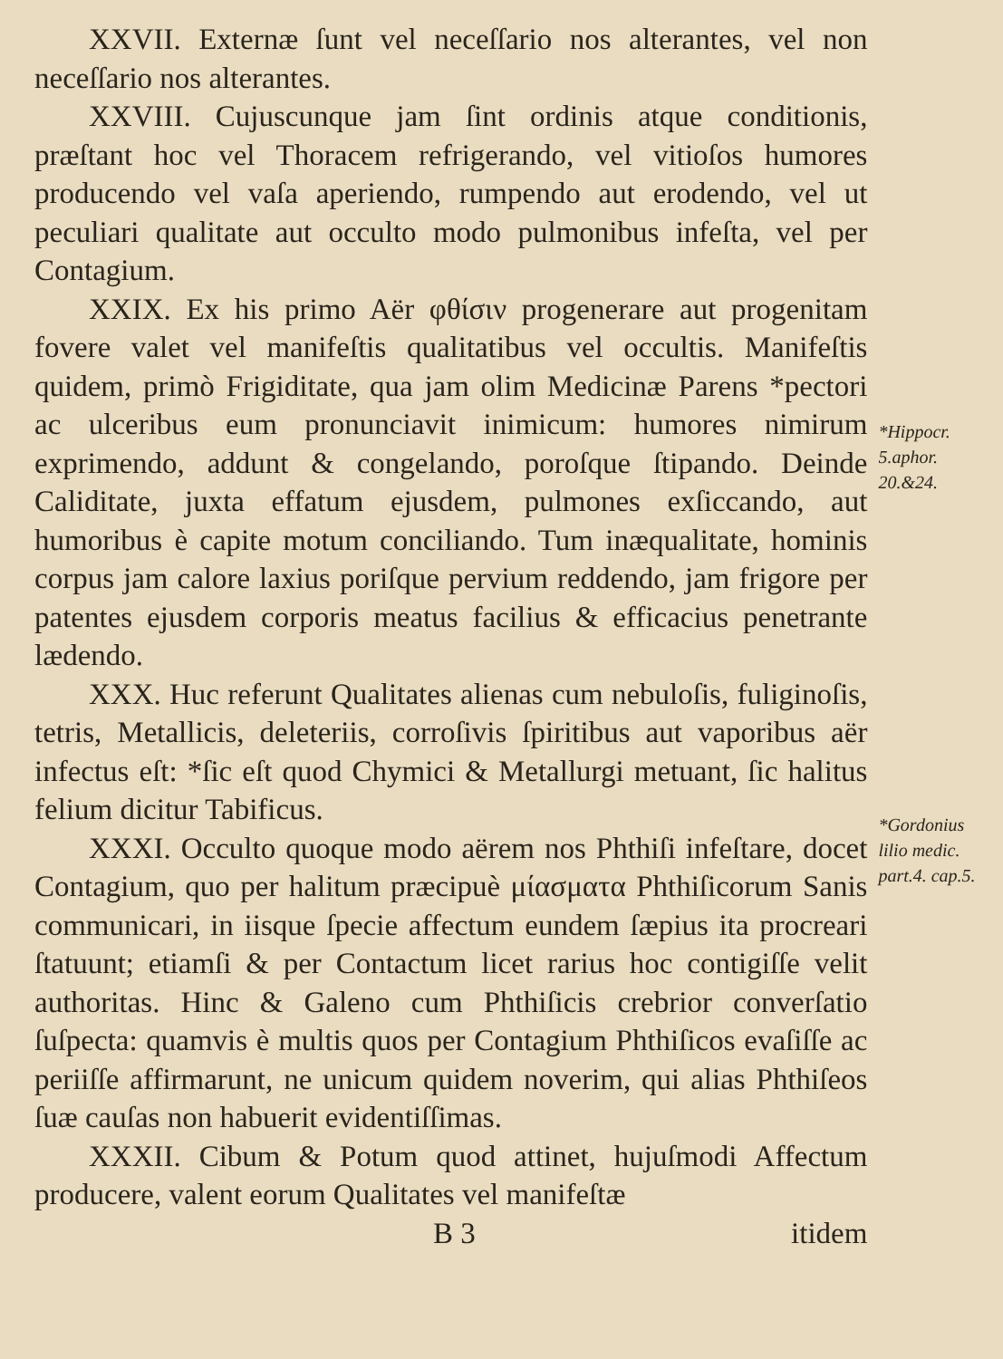XXVII. Externæ ſunt vel neceſſario nos alterantes, vel non neceſſario nos alterantes.
XXVIII. Cujuscunque jam ſint ordinis atque conditionis, præſtant hoc vel Thoracem refrigerando, vel vitioſos humores producendo vel vaſa aperiendo, rumpendo aut erodendo, vel ut peculiari qualitate aut occulto modo pulmonibus infeſta, vel per Contagium.
XXIX. Ex his primo Aër φθίσιν progenerare aut progenitam fovere valet vel manifeſtis qualitatibus vel occultis. Manifeſtis quidem, primò Frigiditate, qua jam olim Medicinæ Parens *pectori ac ulceribus eum pronunciavit inimicum: humores nimirum exprimendo, addunt & congelando, poroſque ſtipando. Deinde Caliditate, juxta effatum ejusdem, pulmones exſiccando, aut humoribus è capite motum conciliando. Tum inæqualitate, hominis corpus jam calore laxius poriſque pervium reddendo, jam frigore per patentes ejusdem corporis meatus facilius & efficacius penetrante lædendo.
XXX. Huc referunt Qualitates alienas cum nebuloſis, fuliginoſis, tetris, Metallicis, deleteriis, corroſivis ſpiritibus aut vaporibus aër infectus eſt: *ſic eſt quod Chymici & Metallurgi metuant, ſic halitus felium dicitur Tabificus.
XXXI. Occulto quoque modo aërem nos Phthiſi infeſtare, docet Contagium, quo per halitum præcipuè μίασματα Phthiſicorum Sanis communicari, in iisque ſpecie affectum eundem ſæpius ita procreari ſtatuunt; etiamſi & per Contactum licet rarius hoc contigiſſe velit authoritas. Hinc & Galeno cum Phthiſicis crebrior converſatio ſuſpecta: quamvis è multis quos per Contagium Phthiſicos evaſiſſe ac periiſſe affirmarunt, ne unicum quidem noverim, qui alias Phthiſeos ſuæ cauſas non habuerit evidentiſſimas.
XXXII. Cibum & Potum quod attinet, hujuſmodi Affectum producere, valent eorum Qualitates vel manifeſtæ
B 3 itidem
*Hippocr. 5.aphor. 20.&24.
*Gordonius lilio medic. part.4. cap.5.